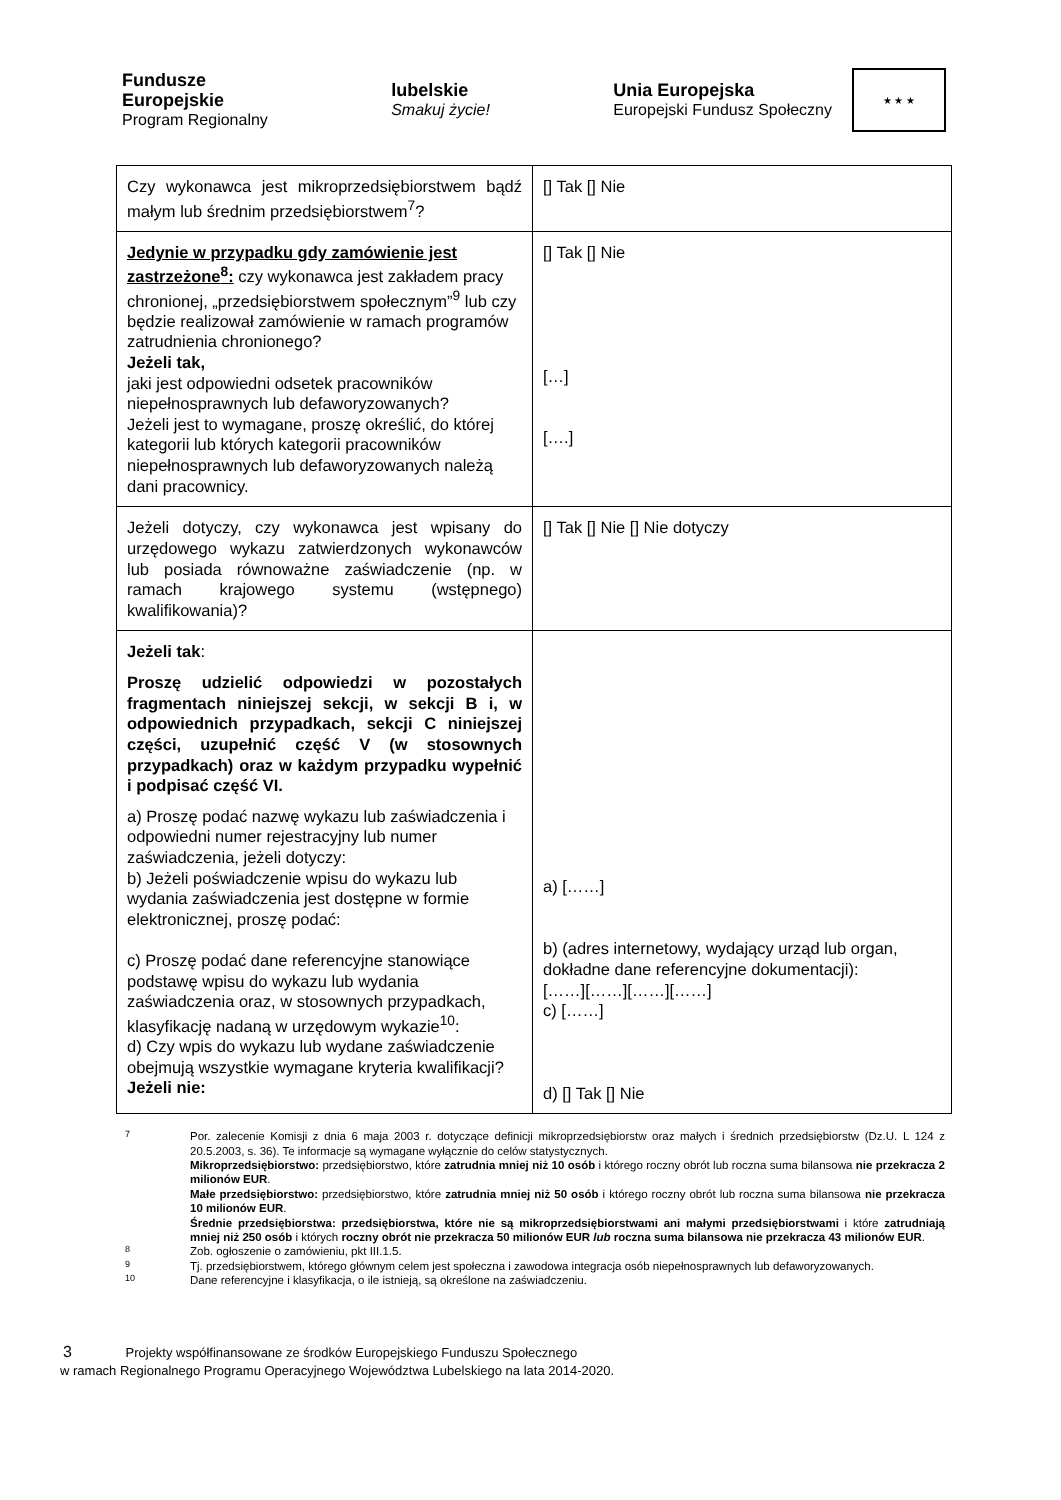Fundusze
Europejskie
Program Regionalny
lubelskie
Smakuj życie!
Unia Europejska
Europejski Fundusz Społeczny
★ ★ ★
| Czy wykonawca jest mikroprzedsiębiorstwem bądź małym lub średnim przedsiębiorstwem<sup>7</sup>? | [] Tak [] Nie |
| Jedynie w przypadku gdy zamówienie jest zastrzeżone<sup>8</sup>: czy wykonawca jest zakładem pracy chronionej, „przedsiębiorstwem społecznym”<sup>9</sup> lub czy będzie realizował zamówienie w ramach programów zatrudnienia chronionego? Jeżeli tak, jaki jest odpowiedni odsetek pracowników niepełnosprawnych lub defaworyzowanych? Jeżeli jest to wymagane, proszę określić, do której kategorii lub których kategorii pracowników niepełnosprawnych lub defaworyzowanych należą dani pracownicy. | [] Tak [] Nie […] [….] |
| Jeżeli dotyczy, czy wykonawca jest wpisany do urzędowego wykazu zatwierdzonych wykonawców lub posiada równoważne zaświadczenie (np. w ramach krajowego systemu (wstępnego) kwalifikowania)? | [] Tak [] Nie [] Nie dotyczy |
| Jeżeli tak : Proszę udzielić odpowiedzi w pozostałych fragmentach niniejszej sekcji, w sekcji B i, w odpowiednich przypadkach, sekcji C niniejszej części, uzupełnić część V (w stosownych przypadkach) oraz w każdym przypadku wypełnić i podpisać część VI. a) Proszę podać nazwę wykazu lub zaświadczenia i odpowiedni numer rejestracyjny lub numer zaświadczenia, jeżeli dotyczy: b) Jeżeli poświadczenie wpisu do wykazu lub wydania zaświadczenia jest dostępne w formie elektronicznej, proszę podać: c) Proszę podać dane referencyjne stanowiące podstawę wpisu do wykazu lub wydania zaświadczenia oraz, w stosownych przypadkach, klasyfikację nadaną w urzędowym wykazie<sup>10</sup>: d) Czy wpis do wykazu lub wydane zaświadczenie obejmują wszystkie wymagane kryteria kwalifikacji? Jeżeli nie: | a) [……] b) (adres internetowy, wydający urząd lub organ, dokładne dane referencyjne dokumentacji): [……][……][……][……] c) [……] d) [] Tak [] Nie |
7 Por. zalecenie Komisji z dnia 6 maja 2003 r. dotyczące definicji mikroprzedsiębiorstw oraz małych i średnich przedsiębiorstw (Dz.U. L 124 z 20.5.2003, s. 36). Te informacje są wymagane wyłącznie do celów statystycznych.
Mikroprzedsiębiorstwo: przedsiębiorstwo, które zatrudnia mniej niż 10 osób i którego roczny obrót lub roczna suma bilansowa nie przekracza 2 milionów EUR.
Małe przedsiębiorstwo: przedsiębiorstwo, które zatrudnia mniej niż 50 osób i którego roczny obrót lub roczna suma bilansowa nie przekracza 10 milionów EUR.
Średnie przedsiębiorstwa: przedsiębiorstwa, które nie są mikroprzedsiębiorstwami ani małymi przedsiębiorstwami i które zatrudniają mniej niż 250 osób i których roczny obrót nie przekracza 50 milionów EUR lub roczna suma bilansowa nie przekracza 43 milionów EUR.
8 Zob. ogłoszenie o zamówieniu, pkt III.1.5.
9 Tj. przedsiębiorstwem, którego głównym celem jest społeczna i zawodowa integracja osób niepełnosprawnych lub defaworyzowanych.
10 Dane referencyjne i klasyfikacja, o ile istnieją, są określone na zaświadczeniu.
3 Projekty współfinansowane ze środków Europejskiego Funduszu Społecznego
w ramach Regionalnego Programu Operacyjnego Województwa Lubelskiego na lata 2014-2020.